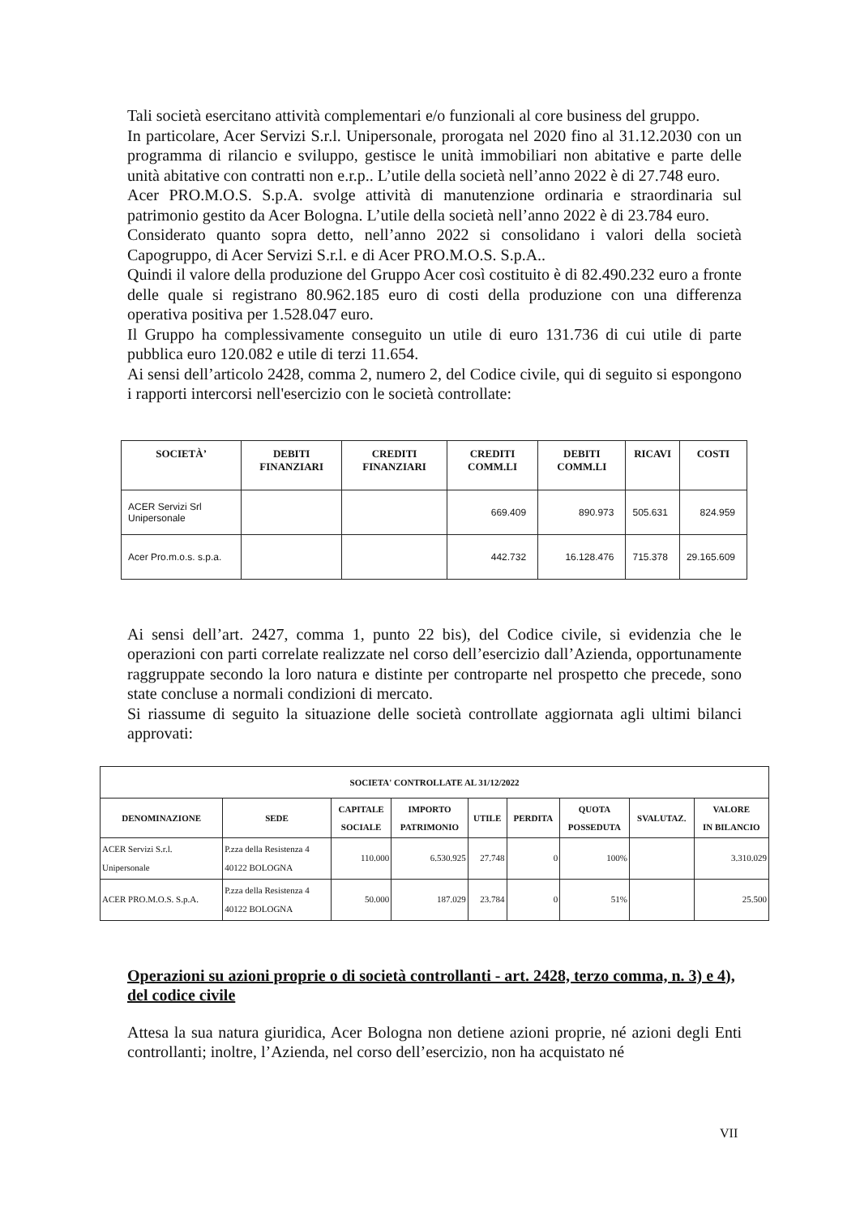Tali società esercitano attività complementari e/o funzionali al core business del gruppo.
In particolare, Acer Servizi S.r.l. Unipersonale, prorogata nel 2020 fino al 31.12.2030 con un programma di rilancio e sviluppo, gestisce le unità immobiliari non abitative e parte delle unità abitative con contratti non e.r.p.. L’utile della società nell’anno 2022 è di 27.748 euro.
Acer PRO.M.O.S. S.p.A. svolge attività di manutenzione ordinaria e straordinaria sul patrimonio gestito da Acer Bologna. L’utile della società nell’anno 2022 è di 23.784 euro.
Considerato quanto sopra detto, nell’anno 2022 si consolidano i valori della società Capogruppo, di Acer Servizi S.r.l. e di Acer PRO.M.O.S. S.p.A..
Quindi il valore della produzione del Gruppo Acer così costituito è di 82.490.232 euro a fronte delle quale si registrano 80.962.185 euro di costi della produzione con una differenza operativa positiva per 1.528.047 euro.
Il Gruppo ha complessivamente conseguito un utile di euro 131.736 di cui utile di parte pubblica euro 120.082 e utile di terzi 11.654.
Ai sensi dell’articolo 2428, comma 2, numero 2, del Codice civile, qui di seguito si espongono i rapporti intercorsi nell'esercizio con le società controllate:
| SOCIETÀ’ | DEBITI FINANZIARI | CREDITI FINANZIARI | CREDITI COMM.LI | DEBITI COMM.LI | RICAVI | COSTI |
| --- | --- | --- | --- | --- | --- | --- |
| ACER Servizi Srl Unipersonale | | | 669.409 | 890.973 | 505.631 | 824.959 |
| Acer Pro.m.o.s. s.p.a. | | | 442.732 | 16.128.476 | 715.378 | 29.165.609 |
Ai sensi dell’art. 2427, comma 1, punto 22 bis), del Codice civile, si evidenzia che le operazioni con parti correlate realizzate nel corso dell’esercizio dall’Azienda, opportunamente raggruppate secondo la loro natura e distinte per controparte nel prospetto che precede, sono state concluse a normali condizioni di mercato.
Si riassume di seguito la situazione delle società controllate aggiornata agli ultimi bilanci approvati:
| SOCIETA' CONTROLLATE AL 31/12/2022 | | | | | | | | |
| --- | --- | --- | --- | --- | --- | --- | --- | --- |
| DENOMINAZIONE | SEDE | CAPITALE SOCIALE | IMPORTO PATRIMONIO | UTILE | PERDITA | QUOTA POSSEDUTA | SVALUTAZ. | VALORE IN BILANCIO |
| ACER Servizi S.r.l. Unipersonale | P.zza della Resistenza 4 40122 BOLOGNA | 110.000 | 6.530.925 | 27.748 | 0 | 100% | | 3.310.029 |
| ACER PRO.M.O.S. S.p.A. | P.zza della Resistenza 4 40122 BOLOGNA | 50.000 | 187.029 | 23.784 | 0 | 51% | | 25.500 |
Operazioni su azioni proprie o di società controllanti - art. 2428, terzo comma, n. 3) e 4), del codice civile
Attesa la sua natura giuridica, Acer Bologna non detiene azioni proprie, né azioni degli Enti controllanti; inoltre, l’Azienda, nel corso dell’esercizio, non ha acquistato né
VII